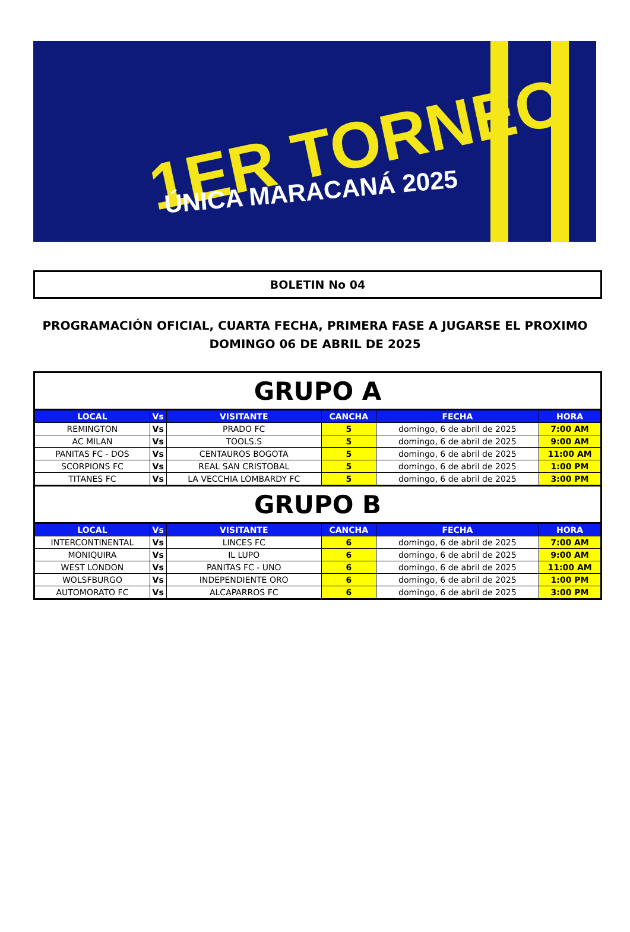1ER TORNEO
ÚNICA MARACANÁ 2025
BOLETIN No 04
PROGRAMACIÓN OFICIAL, CUARTA FECHA, PRIMERA FASE A JUGARSE EL PROXIMO
DOMINGO 06 DE ABRIL DE 2025
| GRUPO A | | | | | |
| LOCAL | Vs | VISITANTE | CANCHA | FECHA | HORA |
| REMINGTON | Vs | PRADO FC | 5 | domingo, 6 de abril de 2025 | 7:00 AM |
| AC MILAN | Vs | TOOLS.S | 5 | domingo, 6 de abril de 2025 | 9:00 AM |
| PANITAS FC - DOS | Vs | CENTAUROS BOGOTA | 5 | domingo, 6 de abril de 2025 | 11:00 AM |
| SCORPIONS FC | Vs | REAL SAN CRISTOBAL | 5 | domingo, 6 de abril de 2025 | 1:00 PM |
| TITANES FC | Vs | LA VECCHIA LOMBARDY FC | 5 | domingo, 6 de abril de 2025 | 3:00 PM |
| GRUPO B | | | | | |
| LOCAL | Vs | VISITANTE | CANCHA | FECHA | HORA |
| INTERCONTINENTAL | Vs | LINCES FC | 6 | domingo, 6 de abril de 2025 | 7:00 AM |
| MONIQUIRA | Vs | IL LUPO | 6 | domingo, 6 de abril de 2025 | 9:00 AM |
| WEST LONDON | Vs | PANITAS FC - UNO | 6 | domingo, 6 de abril de 2025 | 11:00 AM |
| WOLSFBURGO | Vs | INDEPENDIENTE ORO | 6 | domingo, 6 de abril de 2025 | 1:00 PM |
| AUTOMORATO FC | Vs | ALCAPARROS FC | 6 | domingo, 6 de abril de 2025 | 3:00 PM |